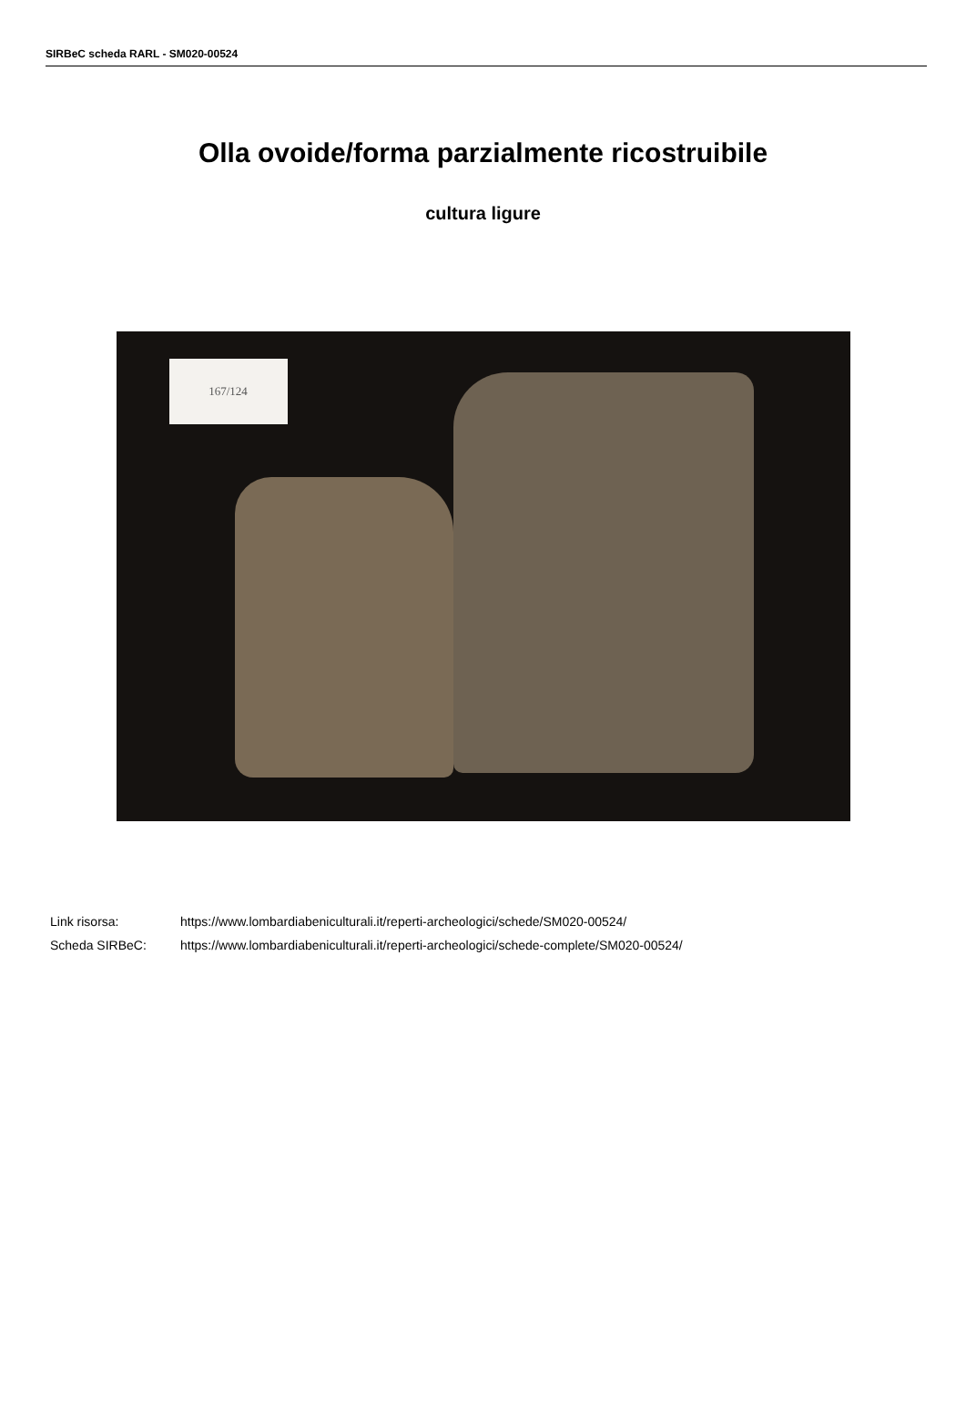SIRBeC scheda RARL - SM020-00524
Olla ovoide/forma parzialmente ricostruibile
cultura ligure
167/124
| Link risorsa: | https://www.lombardiabeniculturali.it/reperti-archeologici/schede/SM020-00524/ |
| Scheda SIRBeC: | https://www.lombardiabeniculturali.it/reperti-archeologici/schede-complete/SM020-00524/ |